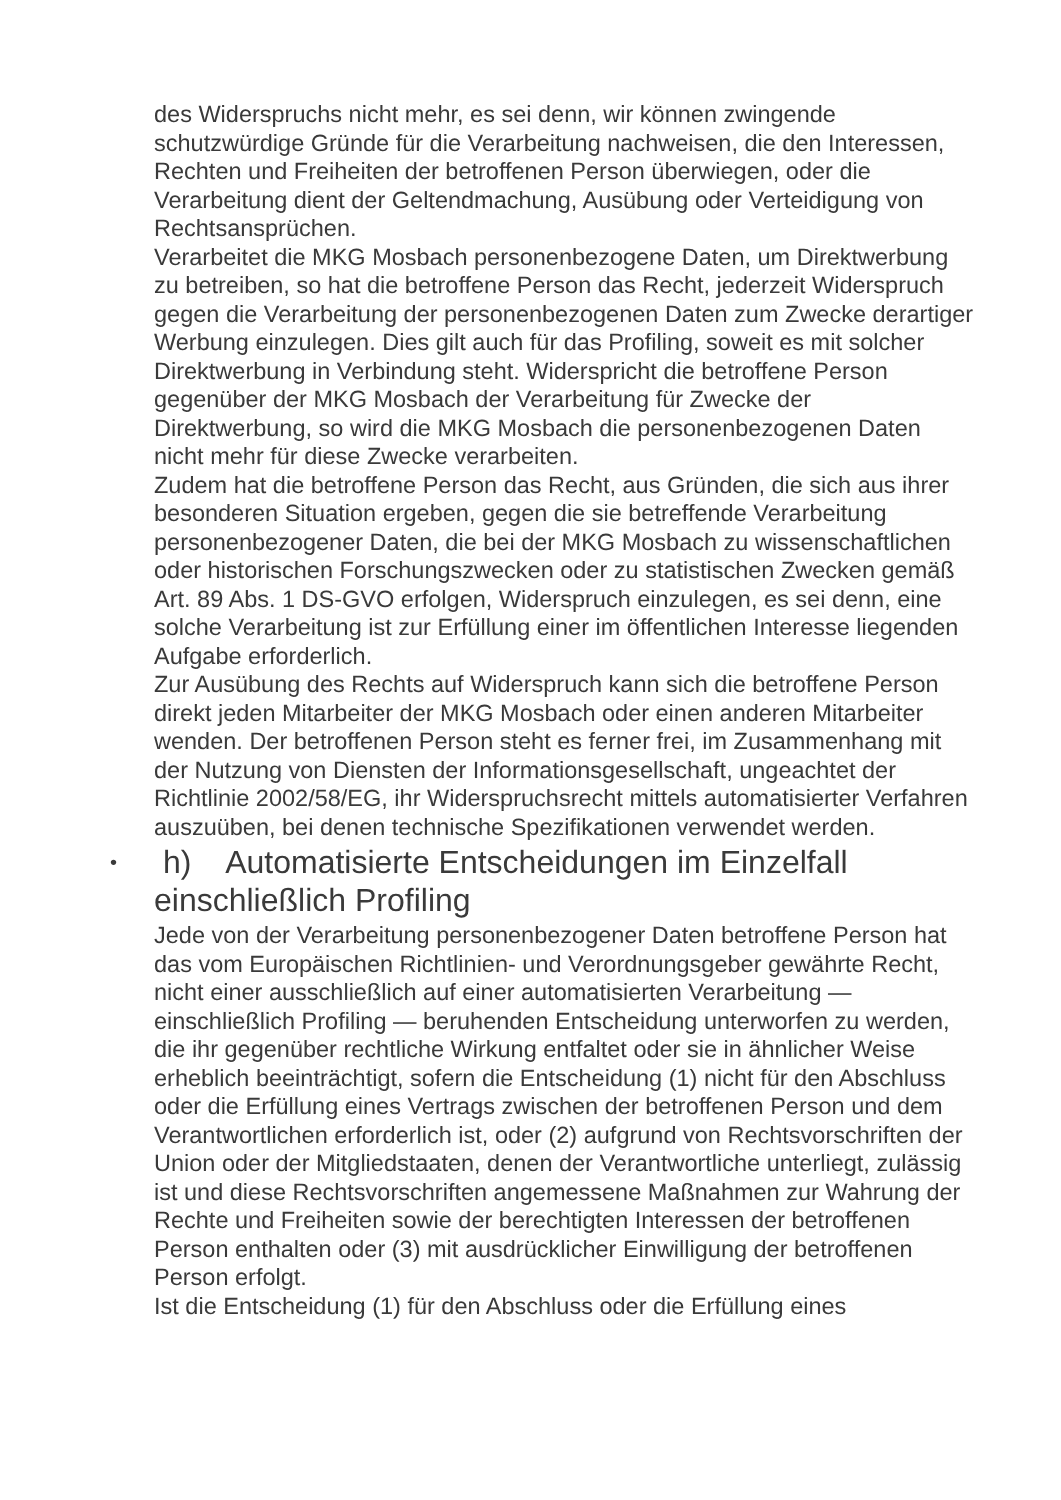des Widerspruchs nicht mehr, es sei denn, wir können zwingende schutzwürdige Gründe für die Verarbeitung nachweisen, die den Interessen, Rechten und Freiheiten der betroffenen Person überwiegen, oder die Verarbeitung dient der Geltendmachung, Ausübung oder Verteidigung von Rechtsansprüchen.
Verarbeitet die MKG Mosbach personenbezogene Daten, um Direktwerbung zu betreiben, so hat die betroffene Person das Recht, jederzeit Widerspruch gegen die Verarbeitung der personenbezogenen Daten zum Zwecke derartiger Werbung einzulegen. Dies gilt auch für das Profiling, soweit es mit solcher Direktwerbung in Verbindung steht. Widerspricht die betroffene Person gegenüber der MKG Mosbach der Verarbeitung für Zwecke der Direktwerbung, so wird die MKG Mosbach die personenbezogenen Daten nicht mehr für diese Zwecke verarbeiten.
Zudem hat die betroffene Person das Recht, aus Gründen, die sich aus ihrer besonderen Situation ergeben, gegen die sie betreffende Verarbeitung personenbezogener Daten, die bei der MKG Mosbach zu wissenschaftlichen oder historischen Forschungszwecken oder zu statistischen Zwecken gemäß Art. 89 Abs. 1 DS-GVO erfolgen, Widerspruch einzulegen, es sei denn, eine solche Verarbeitung ist zur Erfüllung einer im öffentlichen Interesse liegenden Aufgabe erforderlich.
Zur Ausübung des Rechts auf Widerspruch kann sich die betroffene Person direkt jeden Mitarbeiter der MKG Mosbach oder einen anderen Mitarbeiter wenden. Der betroffenen Person steht es ferner frei, im Zusammenhang mit der Nutzung von Diensten der Informationsgesellschaft, ungeachtet der Richtlinie 2002/58/EG, ihr Widerspruchsrecht mittels automatisierter Verfahren auszuüben, bei denen technische Spezifikationen verwendet werden.
• h) Automatisierte Entscheidungen im Einzelfall einschließlich Profiling
Jede von der Verarbeitung personenbezogener Daten betroffene Person hat das vom Europäischen Richtlinien- und Verordnungsgeber gewährte Recht, nicht einer ausschließlich auf einer automatisierten Verarbeitung — einschließlich Profiling — beruhenden Entscheidung unterworfen zu werden, die ihr gegenüber rechtliche Wirkung entfaltet oder sie in ähnlicher Weise erheblich beeinträchtigt, sofern die Entscheidung (1) nicht für den Abschluss oder die Erfüllung eines Vertrags zwischen der betroffenen Person und dem Verantwortlichen erforderlich ist, oder (2) aufgrund von Rechtsvorschriften der Union oder der Mitgliedstaaten, denen der Verantwortliche unterliegt, zulässig ist und diese Rechtsvorschriften angemessene Maßnahmen zur Wahrung der Rechte und Freiheiten sowie der berechtigten Interessen der betroffenen Person enthalten oder (3) mit ausdrücklicher Einwilligung der betroffenen Person erfolgt.
Ist die Entscheidung (1) für den Abschluss oder die Erfüllung eines